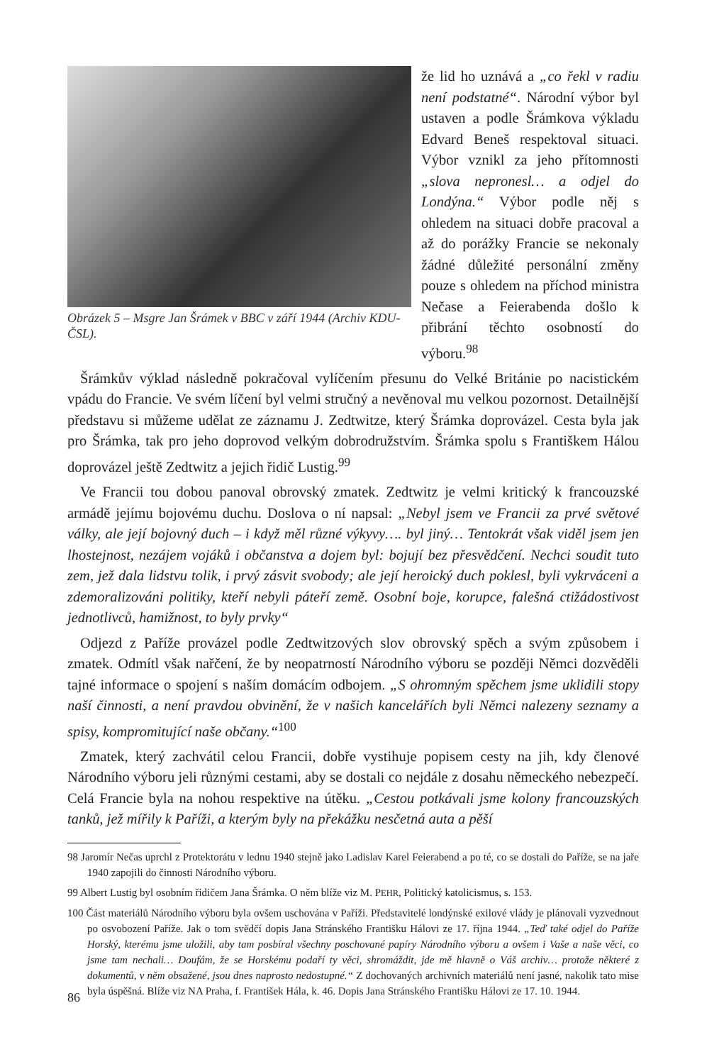Obrázek 5 – Msgre Jan Šrámek v BBC v září 1944 (Archiv KDU-ČSL).
že lid ho uznává a „co řekl v radiu není podstatné“. Národní výbor byl ustaven a podle Šrámkova výkladu Edvard Beneš respektoval situaci. Výbor vznikl za jeho přítomnosti „slova nepronesl… a odjel do Londýna.“ Výbor podle něj s ohledem na situaci dobře pracoval a až do porážky Francie se nekonaly žádné důležité personální změny pouze s ohledem na příchod ministra Nečase a Feierabenda došlo k přibrání těchto osobností do výboru.<sup>98</sup>
Šrámkův výklad následně pokračoval vylíčením přesunu do Velké Británie po nacistickém vpádu do Francie. Ve svém líčení byl velmi stručný a nevěnoval mu velkou pozornost. Detailnější představu si můžeme udělat ze záznamu J. Zedtwitze, který Šrámka doprovázel. Cesta byla jak pro Šrámka, tak pro jeho doprovod velkým dobrodružstvím. Šrámka spolu s Františkem Hálou doprovázel ještě Zedtwitz a jejich řidič Lustig.<sup>99</sup>
Ve Francii tou dobou panoval obrovský zmatek. Zedtwitz je velmi kritický k francouzské armádě jejímu bojovému duchu. Doslova o ní napsal: „Nebyl jsem ve Francii za prvé světové války, ale její bojovný duch – i když měl různé výkyvy…. byl jiný… Tentokrát však viděl jsem jen lhostejnost, nezájem vojáků i občanstva a dojem byl: bojují bez přesvědčení. Nechci soudit tuto zem, jež dala lidstvu tolik, i prvý zásvit svobody; ale její heroický duch poklesl, byli vykrváceni a zdemoralizováni politiky, kteří nebyli páteří země. Osobní boje, korupce, falešná ctižádostivost jednotlivců, hamižnost, to byly prvky“
Odjezd z Paříže provázel podle Zedtwitzových slov obrovský spěch a svým způsobem i zmatek. Odmítl však nařčení, že by neopatrností Národního výboru se později Němci dozvěděli tajné informace o spojení s naším domácím odbojem. „S ohromným spěchem jsme uklidili stopy naší činnosti, a není pravdou obvinění, že v našich kancelářích byli Němci nalezeny seznamy a spisy, kompromitující naše občany.“<sup>100</sup>
Zmatek, který zachvátil celou Francii, dobře vystihuje popisem cesty na jih, kdy členové Národního výboru jeli různými cestami, aby se dostali co nejdále z dosahu německého nebezpečí. Celá Francie byla na nohou respektive na útěku. „Cestou potkávali jsme kolony francouzských tanků, jež mířily k Paříži, a kterým byly na překážku nesčetná auta a pěší
98 Jaromír Nečas uprchl z Protektorátu v lednu 1940 stejně jako Ladislav Karel Feierabend a po té, co se dostali do Paříže, se na jaře 1940 zapojili do činnosti Národního výboru.
99 Albert Lustig byl osobním řidičem Jana Šrámka. O něm blíže viz M. PEHR, Politický katolicismus, s. 153.
100 Část materiálů Národního výboru byla ovšem uschována v Paříži. Představitelé londýnské exilové vlády je plánovali vyzvednout po osvobození Paříže. Jak o tom svědčí dopis Jana Stránského Františku Hálovi ze 17. října 1944. „Teď také odjel do Paříže Horský, kterému jsme uložili, aby tam posbíral všechny poschované papíry Národního výboru a ovšem i Vaše a naše věci, co jsme tam nechali… Doufám, že se Horskému podaří ty věci, shromáždit, jde mě hlavně o Váš archiv… protože některé z dokumentů, v něm obsažené, jsou dnes naprosto nedostupné.“ Z dochovaných archivních materiálů není jasné, nakolik tato mise byla úspěšná. Blíže viz NA Praha, f. František Hála, k. 46. Dopis Jana Stránského Františku Hálovi ze 17. 10. 1944.
86